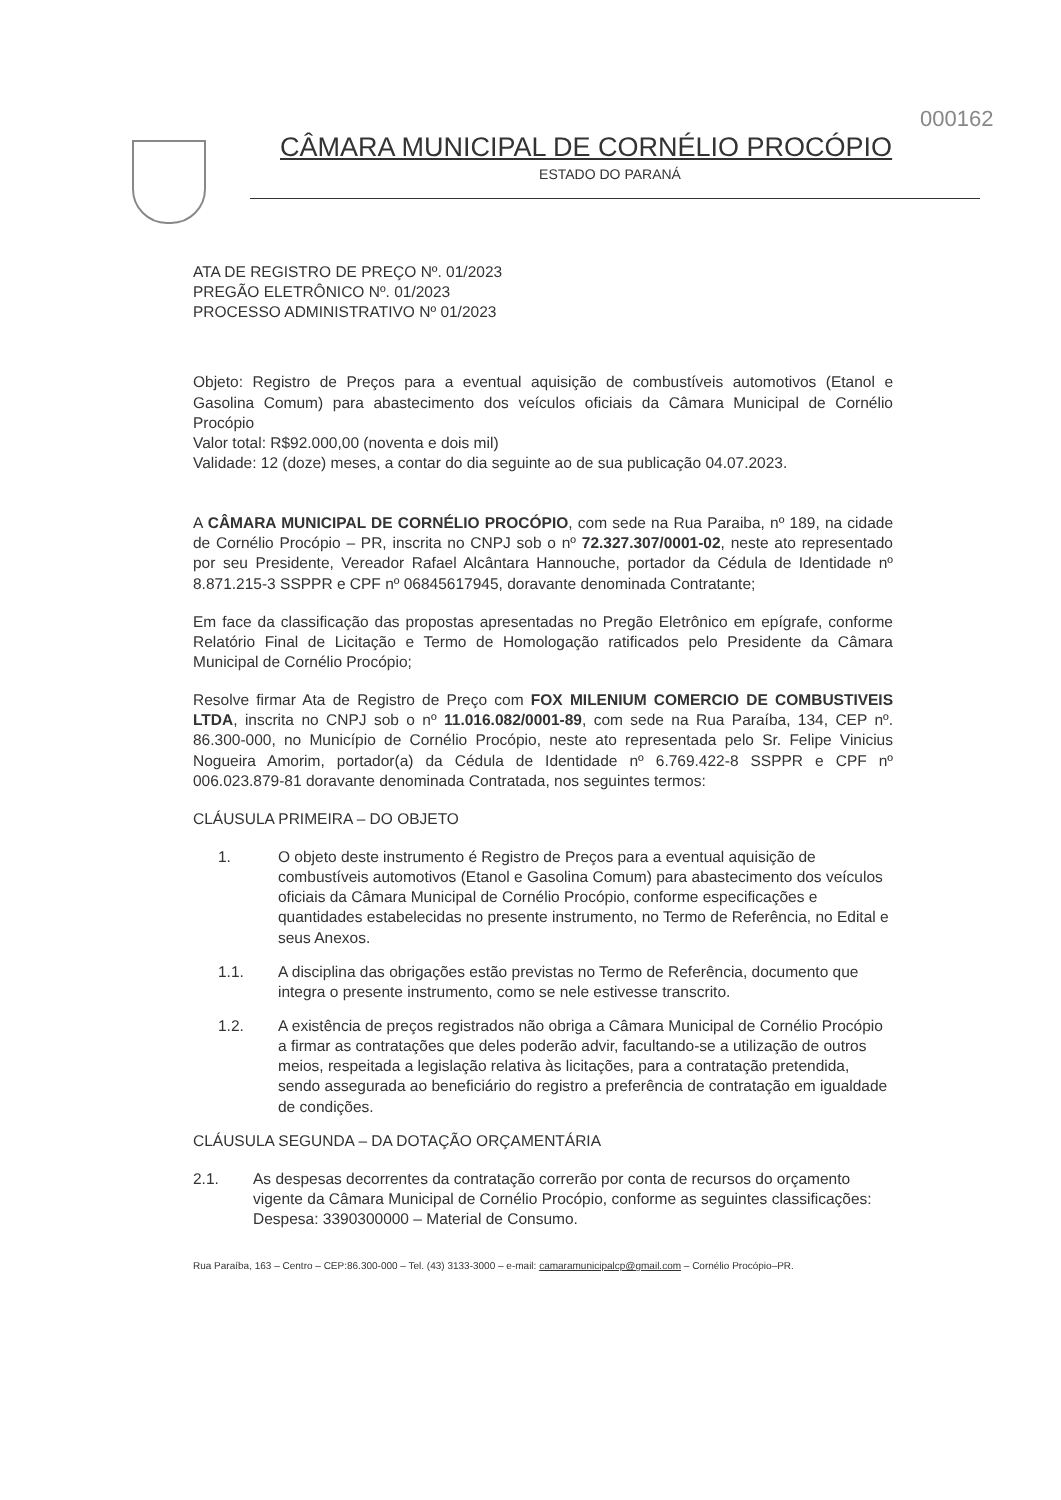CÂMARA MUNICIPAL DE CORNÉLIO PROCÓPIO
ESTADO DO PARANÁ
000162
ATA DE REGISTRO DE PREÇO Nº. 01/2023
PREGÃO ELETRÔNICO Nº. 01/2023
PROCESSO ADMINISTRATIVO Nº 01/2023
Objeto: Registro de Preços para a eventual aquisição de combustíveis automotivos (Etanol e Gasolina Comum) para abastecimento dos veículos oficiais da Câmara Municipal de Cornélio Procópio
Valor total: R$92.000,00 (noventa e dois mil)
Validade: 12 (doze) meses, a contar do dia seguinte ao de sua publicação 04.07.2023.
A CÂMARA MUNICIPAL DE CORNÉLIO PROCÓPIO, com sede na Rua Paraiba, nº 189, na cidade de Cornélio Procópio – PR, inscrita no CNPJ sob o nº 72.327.307/0001-02, neste ato representado por seu Presidente, Vereador Rafael Alcântara Hannouche, portador da Cédula de Identidade nº 8.871.215-3 SSPPR e CPF nº 06845617945, doravante denominada Contratante;
Em face da classificação das propostas apresentadas no Pregão Eletrônico em epígrafe, conforme Relatório Final de Licitação e Termo de Homologação ratificados pelo Presidente da Câmara Municipal de Cornélio Procópio;
Resolve firmar Ata de Registro de Preço com FOX MILENIUM COMERCIO DE COMBUSTIVEIS LTDA, inscrita no CNPJ sob o nº 11.016.082/0001-89, com sede na Rua Paraíba, 134, CEP nº. 86.300-000, no Município de Cornélio Procópio, neste ato representada pelo Sr. Felipe Vinicius Nogueira Amorim, portador(a) da Cédula de Identidade nº 6.769.422-8 SSPPR e CPF nº 006.023.879-81 doravante denominada Contratada, nos seguintes termos:
CLÁUSULA PRIMEIRA – DO OBJETO
1. O objeto deste instrumento é Registro de Preços para a eventual aquisição de combustíveis automotivos (Etanol e Gasolina Comum) para abastecimento dos veículos oficiais da Câmara Municipal de Cornélio Procópio, conforme especificações e quantidades estabelecidas no presente instrumento, no Termo de Referência, no Edital e seus Anexos.
1.1. A disciplina das obrigações estão previstas no Termo de Referência, documento que integra o presente instrumento, como se nele estivesse transcrito.
1.2. A existência de preços registrados não obriga a Câmara Municipal de Cornélio Procópio a firmar as contratações que deles poderão advir, facultando-se a utilização de outros meios, respeitada a legislação relativa às licitações, para a contratação pretendida, sendo assegurada ao beneficiário do registro a preferência de contratação em igualdade de condições.
CLÁUSULA SEGUNDA – DA DOTAÇÃO ORÇAMENTÁRIA
2.1. As despesas decorrentes da contratação correrão por conta de recursos do orçamento vigente da Câmara Municipal de Cornélio Procópio, conforme as seguintes classificações: Despesa: 3390300000 – Material de Consumo.
Rua Paraíba, 163 – Centro – CEP:86.300-000 – Tel. (43) 3133-3000 – e-mail: camaramunicipalcp@gmail.com – Cornélio Procópio–PR.